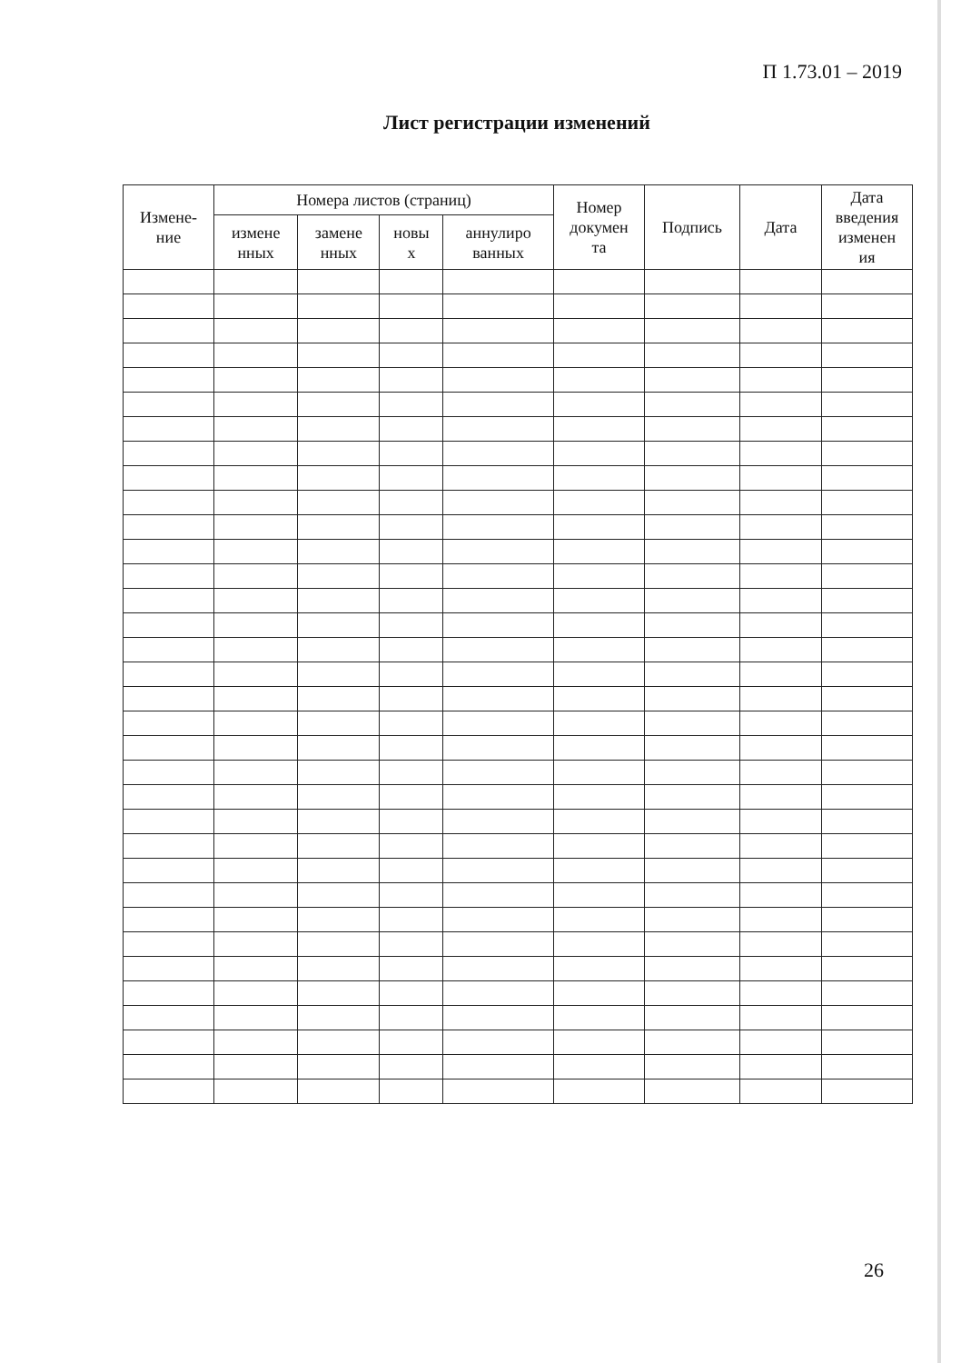П 1.73.01 – 2019
Лист регистрации изменений
| Измене- ние | Номера листов (страниц) | | | | Номер докумен та | Подпись | Дата | Дата введения изменен ия |
| --- | --- | --- | --- | --- | --- | --- | --- | --- |
| | измене нных | замене нных | новы х | аннулиро ванных | | | | |
26